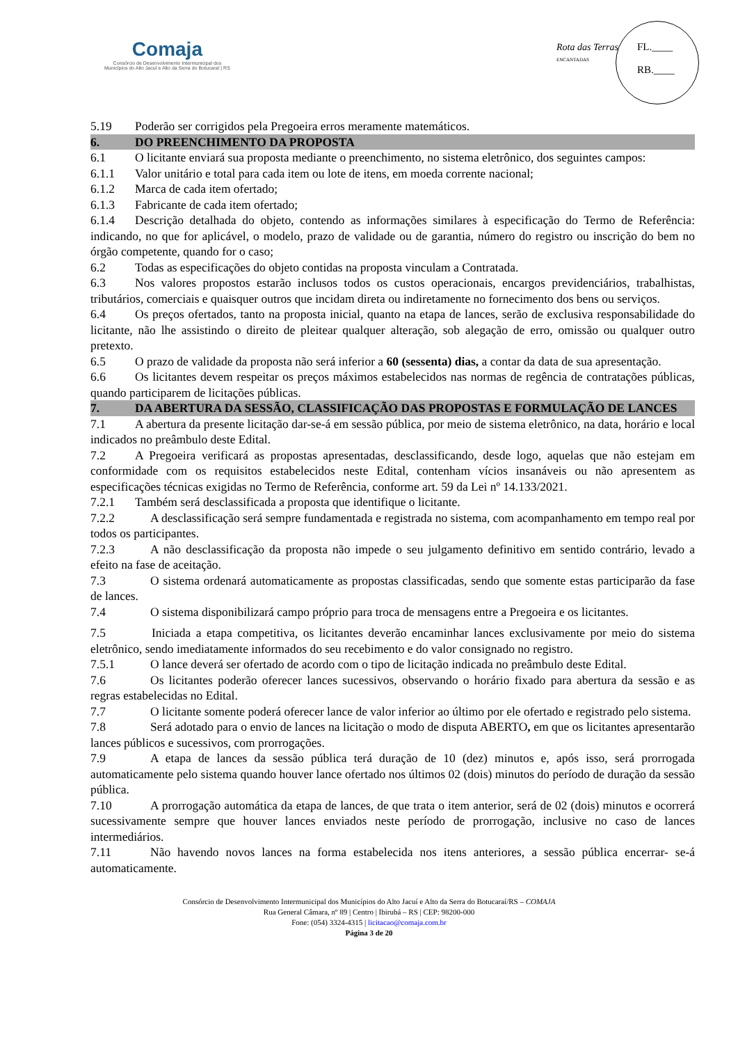Comaja
Consórcio de Desenvolvimento Intermunicipal dos
Municípios do Alto Jacuí e Alto da Serra do Botucaraí | RS
Rota das Terras
ENCANTADAS
FL.____
RB.____
5.19 Poderão ser corrigidos pela Pregoeira erros meramente matemáticos.
6. DO PREENCHIMENTO DA PROPOSTA
6.1 O licitante enviará sua proposta mediante o preenchimento, no sistema eletrônico, dos seguintes campos:
6.1.1 Valor unitário e total para cada item ou lote de itens, em moeda corrente nacional;
6.1.2 Marca de cada item ofertado;
6.1.3 Fabricante de cada item ofertado;
6.1.4 Descrição detalhada do objeto, contendo as informações similares à especificação do Termo de Referência: indicando, no que for aplicável, o modelo, prazo de validade ou de garantia, número do registro ou inscrição do bem no órgão competente, quando for o caso;
6.2 Todas as especificações do objeto contidas na proposta vinculam a Contratada.
6.3 Nos valores propostos estarão inclusos todos os custos operacionais, encargos previdenciários, trabalhistas, tributários, comerciais e quaisquer outros que incidam direta ou indiretamente no fornecimento dos bens ou serviços.
6.4 Os preços ofertados, tanto na proposta inicial, quanto na etapa de lances, serão de exclusiva responsabilidade do licitante, não lhe assistindo o direito de pleitear qualquer alteração, sob alegação de erro, omissão ou qualquer outro pretexto.
6.5 O prazo de validade da proposta não será inferior a 60 (sessenta) dias, a contar da data de sua apresentação.
6.6 Os licitantes devem respeitar os preços máximos estabelecidos nas normas de regência de contratações públicas, quando participarem de licitações públicas.
7. DA ABERTURA DA SESSÃO, CLASSIFICAÇÃO DAS PROPOSTAS E FORMULAÇÃO DE LANCES
7.1 A abertura da presente licitação dar-se-á em sessão pública, por meio de sistema eletrônico, na data, horário e local indicados no preâmbulo deste Edital.
7.2 A Pregoeira verificará as propostas apresentadas, desclassificando, desde logo, aquelas que não estejam em conformidade com os requisitos estabelecidos neste Edital, contenham vícios insanáveis ou não apresentem as especificações técnicas exigidas no Termo de Referência, conforme art. 59 da Lei nº 14.133/2021.
7.2.1 Também será desclassificada a proposta que identifique o licitante.
7.2.2 A desclassificação será sempre fundamentada e registrada no sistema, com acompanhamento em tempo real por todos os participantes.
7.2.3 A não desclassificação da proposta não impede o seu julgamento definitivo em sentido contrário, levado a efeito na fase de aceitação.
7.3 O sistema ordenará automaticamente as propostas classificadas, sendo que somente estas participarão da fase de lances.
7.4 O sistema disponibilizará campo próprio para troca de mensagens entre a Pregoeira e os licitantes.
7.5 Iniciada a etapa competitiva, os licitantes deverão encaminhar lances exclusivamente por meio do sistema eletrônico, sendo imediatamente informados do seu recebimento e do valor consignado no registro.
7.5.1 O lance deverá ser ofertado de acordo com o tipo de licitação indicada no preâmbulo deste Edital.
7.6 Os licitantes poderão oferecer lances sucessivos, observando o horário fixado para abertura da sessão e as regras estabelecidas no Edital.
7.7 O licitante somente poderá oferecer lance de valor inferior ao último por ele ofertado e registrado pelo sistema.
7.8 Será adotado para o envio de lances na licitação o modo de disputa ABERTO, em que os licitantes apresentarão lances públicos e sucessivos, com prorrogações.
7.9 A etapa de lances da sessão pública terá duração de 10 (dez) minutos e, após isso, será prorrogada automaticamente pelo sistema quando houver lance ofertado nos últimos 02 (dois) minutos do período de duração da sessão pública.
7.10 A prorrogação automática da etapa de lances, de que trata o item anterior, será de 02 (dois) minutos e ocorrerá sucessivamente sempre que houver lances enviados neste período de prorrogação, inclusive no caso de lances intermediários.
7.11 Não havendo novos lances na forma estabelecida nos itens anteriores, a sessão pública encerrar- se-á automaticamente.
Consórcio de Desenvolvimento Intermunicipal dos Municípios do Alto Jacuí e Alto da Serra do Botucaraí/RS – COMAJA
Rua General Câmara, nº 89 | Centro | Ibirubá – RS | CEP: 98200-000
Fone: (054) 3324-4315 | licitacao@comaja.com.br
Página 3 de 20